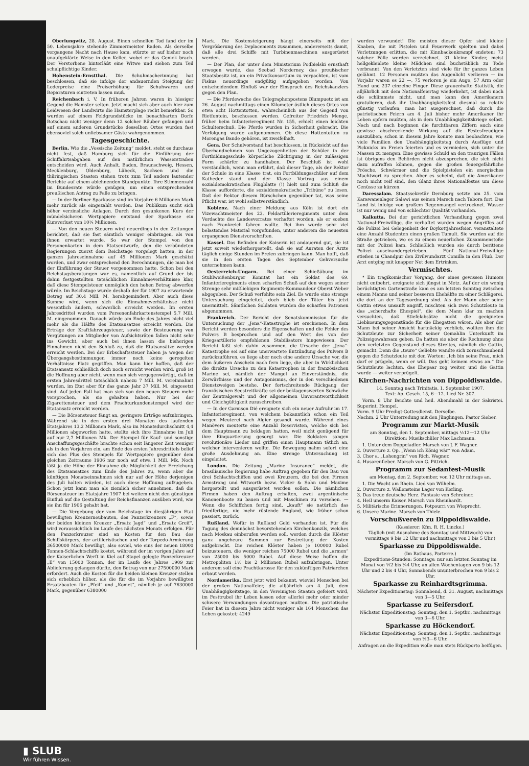Oberlungwitz, 28. August. Einen schnellen Tod fand der im 50. Lebensjahre stehende Zimmermeister Raden. Als derselbe vergangene Nacht nach Hause kam, stürzte er auf bisher noch unaufgeklärte Weise in den Keller, wobei er das Genick brach. Der Verstorbene hinterläßt eine Witwe und sieben zum Teil schulpflichtige Kinder.
Hohenstein-Ernstthal. Die Schuhmacherinnung hat beschlossen, daß sie infolge der andauernden Steigung der Lederpreise eine Preiserhöhung für Schuhwaren und Reparaturen eintreten lassen muß.
Reichenbach i. V. In früheren Jahren waren in hiesiger Gegend die Hamster selten. Jetzt macht sich aber auch hier zum Leidwesen der Landwirte die Hamsterplage recht bemerkbar. So wurden auf einem Feldgrundstücke im benachbarten Dorfe Rotschau nicht weniger denn 12 solcher Räuber gefangen und auf einem anderen Grundstücke desselben Ortes wurden fast ebensoviel solch unliebsamer Gäste wahrgenommen.
Tagesgeschichte.
Berlin. Wie die „Vossische Zeitung“ meldet, steht es durchaus nicht fest, daß Hamburg sich für die Einführung der Schiffahrtsabgaben auf den natürlichen Wasserstraßen entscheiden wird. Auch Anhalt, Baden, Braunschweig, Hessen, Mecklenburg, Oldenburg, Lübeck, Sachsen und die thüringischen Staaten stehen trotz zum Teil anders lautender Berichte auf einem ablehnenden Standpunkte. Ihre Stimmenzahl im Bundesrate würde genügen, um einen entsprechenden preußischen Antrag zu Falle zu bringen.
— In der Berliner Sparkasse sind im Vorjahre 6 Millionen Mark mehr zurück als eingezahlt worden. Das Publikum sucht sich höher verzinsliche Anlagen. Durch den gesunkenen Kurs der mündelsicheren Wertpapiere entstand der Sparkasse ein Kursverlust von 10¼ Millionen.
— Von den neuen Steuern wird neuerdings in den Zeitungen berichtet, daß sie fast sämtlich weniger einbringen, als von ihnen erwartet wurde. So war der Stempel von den Personenkarten in dem Etatsentwurfe, den die verbündeten Regierungen zuerst dem Reichstage vorgelegt hatten, in der ganzen Jahreseinnahme auf 45 Millionen Mark geschätzt worden, und zwar entsprechend den Berechnungen, die man bei der Einführung der Steuer vorgenommen hatte. Schon bei den Reichstagsberatungen war es, namentlich auf Grund der bis dahin festgestellten tatsächlichen Einnahmeverhältnisse klar, daß diese Stempelsteuer unmöglich den hohen Betrag abwerfen würde. Im Reichstage wurde deshalb der für 1907 zu erwartende Betrag auf 30,4 Mill. M. herabgemindert. Aber auch diese Summe wird, wenn sich die Einnahmeverhältnisse nicht wesentlich ändern, schwerlich erreicht werden. Im ersten Jahresdrittel wurden vom Personenfahrkartenstempel 5,7 Mill. M. eingenommen. Danach würde am Ende des Jahres nicht viel mehr als die Hälfte des Etatsansatzes erreicht werden. Die Erträge der Kraftfahrzeugsteuer, sowie der Besteuerung von Vergütungen an Mitglieder von Aufsichtsräten fallen nicht sehr ins Gewicht, aber auch bei ihnen lassen die bisherigen Einnahmen nicht den Schluß zu, daß die Etatsansätze werden erreicht werden. Bei der Erbschaftssteuer haben ja wegen der Übergangsbestimmungen immer noch keine geregelten Verhältnisse Platz gegriffen. Man kann hier hoffen, daß der Etatsansatz schließlich doch noch erreicht werden wird, groß ist die Hoffnung aber nicht, wenn man sich vergegenwärtigt, daß im ersten Jahresdrittel tatsächlich nahezu 7 Mill. M. vereinnahmt wurden, im Etat aber für das ganze Jahr 37 Mill. M. eingesetzt sind. Auf jeden Fall hat man sich von den neuen Steuern mehr versprochen, als sie gehalten haben. Nur bei der Zigarettensteuer und dem Frachturkundenstempel wird der Etatansatz erreicht werden.
— Die Börsensteuer fängt an, geringere Erträge aufzubringen. Während sie in den ersten drei Monaten des laufenden Etatsjahres 13,2 Millionen Mark, also im Monatsdurchschnitt 4,4 Millionen abgeworfen hatte, stellte sich ihre Einnahme im Juli auf nur 2,7 Millionen Mk. Der Stempel für Kauf- und sonstige Anschaffungsgeschäfte brachte schon seit längerer Zeit weniger als in den Vorjahren ein, am Ende des ersten Jahresdrittels belief sich das Plus des Stempels für Wertpapiere gegenüber dem gleichen Zeitraume 1906 nur noch auf etwa 1 Mill. Mk. Noch läßt ja die Höhe der Einnahme die Möglichkeit der Erreichung des Etatsansatzes zum Ende des Jahres zu, wenn aber die künftigen Monatseinnahmen sich nur auf der Höhe derjenigen des Juli halten würden, ist auch diese Hoffnung aufzugeben. Schon jetzt kann man als ziemlich sicher annehmen, daß die Börsensteuer im Etatsjahre 1907 bei weitem nicht den günstigen Einfluß auf die Gestaltung der Reichsfinanzen ausüben wird, wie sie ihn für 1906 gehabt hat.
— Die Vergebung der vom Reichstage im diesjährigen Etat bewilligten Kreuzerneubauten, des Panzerkreuzers „F“, sowie der beiden kleinen Kreuzer „Ersatz Jagd“ und „Ersatz Greif“, wird voraussichtlich im Laufe des nächsten Monats erfolgen. Für den Panzerkreuzer sind an Kosten für den Bau des Schiffskörpers, der artilleristischen und der Torpedo-Armierung 36500000 Mark bewilligt, also soviel, wie eins der neuen 18000 Tonnen-Schlachtschiffe kostet, während der im vorigen Jahre auf der Kaiserlichen Werft in Kiel auf Stapel gelegte Panzerkreuzer „E“ von 15000 Tonnen, der im Laufe des Jahres 1909 zur Ablieferung gelangen dürfte, den Betrag von nur 27500000 Mark erfordert. Auch die Kosten für die beiden kleinen Kreuzer stellen sich erheblich höher, als die für die im Vorjahre bewilligten Ersatzbauten für „Pfeil“ und „Komet“, nämlich je auf 7630000 Mark, gegenüber 6380000
Mark. Die Kostensteigerung hängt einerseits mit der Vergrößerung des Deplacements zusammen, andererseits damit, daß alle drei Schiffe mit Turbinenmaschinen ausgerüstet werden.
— Der Plan, der unter dem Ministerium Podbielski ernsthaft erwogen wurde, das Seebad Norderney, das preußischer Staatsbesitz ist, an ein Privatkonsortium zu verpachten, ist vom Fiskus neuerdings endgültig aufgegeben worden. Von entscheidendem Einfluß war der Einspruch des Reichskanzlers gegen den Plan.
— Die Pferdewache des Telegraphenpostens Blumpuetz ist am 26. August nachmittags einen Kilometer östlich dieses Ortes von etwa acht Hottentotten, wahrscheinlich aus der Gegend von Rietfontein, beschossen worden. Gefreiter Friedrich Menge, früher beim Infanterieregiment Nr. 155, erhielt einen leichten Schulterschuß. Die Pferde wurden in Sicherheit gebracht. Die Verfolgung wurde aufgenommen. Ob diese Hottentotten zu Morengas Bande gehören, ist zweifelhaft.
Gera. Der Schulvorstand hat beschlossen, in Rücksicht auf das Überhandnehmen von Ungezogenheiten der Schüler in der Fortbildungsschule körperliche Züchtigung in der zulässigen Form schärfer zu handhaben. Der Beschluß ist wohl verständlich, wenn man erfährt, daß dieser Tage, als der Rektor der Schule in eine Klasse trat, ein Fortbildungsschüler auf dem Katheder stand und der Klasse Vortrag aus einem sozialdemokratischen Flugblatte (!) hielt und zum Schluß die Klasse aufforderte, die sozialdemokratische „Tribüne“ zu lesen. Daß der Rektor diesem Bürschchen gegenüber tat, was seine Pflicht war, ist wohl selbstverständlich.
Koblenz. Nach einer Meldung aus Köln ist dort ein Vizewachtmeister des 23. Feldartillerieregiments unter dem Verdachte des Landesverrates verhaftet worden, als er soeben nach Frankreich fahren wollte. Bei ihm wurde sehr viel belastendes Material vorgefunden, unter anderem die neuesten ergangenen Dienstvorschriften.
Kassel. Das Befinden der Kaiserin ist andauernd gut, sie ist jetzt soweit wiederhergestellt, daß sie auf Anraten der Ärzte täglich einige Stunden im Freien zubringen kann. Man hofft, daß sie in den ersten Tagen des September Gehversuche unternehmen kann.
Oesterreich-Ungarn. Bei einer Schießübung im Stuhlweißenburger Komitat hat ein Soldat des 69. Infanterieregiments einen scharfen Schuß auf den wegen seiner Strenge sehr mißliebigen Regiments-Kommandeur Oberst Weber abgegeben. Der Schuß verfehlte sein Ziel. Es wurde eine strenge Untersuchung eingeleitet, doch blieb der Täter bis jetzt unermittelt. Sämtlichen Soldaten wurden die scharfen Patronen abgenommen.
Frankreich. Der Bericht der Senatskommission für die Untersuchung der „Jena“-Katastrophe ist erschienen. In dem Bericht werden besonders die Eigenschaften und die Fehler des Pulvers B besprochen und auf den Wert des von der Kriegsartillerie empfohlenen Stabilisators hingewiesen. Der Bericht faßt sich dahin zusammen, die Ursache der „Jena“-Katastrophe sei auf eine unerwartete Entzündung des Pulvers B zurückzuführen, es liege aber noch eine andere Ursache vor, die dem äußeren Anschein nach fern liege, die aber in Wirklichkeit die direkte Ursache zu den Katastrophen in der französischen Marine sei, nämlich der Mangel an Einverständnis, die Zerwürfnisse und der Antagonismus, der in den verschiedenen Dienstzweigen bestehe. Der fortschreitende Rückgang der französischen Seestreitkräfte sei der beklagenswerten Schwäche der Zentralgewalt und der allgemeinen Unverantwortlichkeit und Gleichgültigkeit zuzuschreiben.
— In der Garnison Dié ereignete sich ein neuer Aufruhr im 17. Infanterieregiment, von welchem bekanntlich schon ein Teil wegen Meuterei nach Algier gesandt wurde. Während eines Manövers meuterte eine Anzahl Reservisten, welche sich bei dem Hauptmann zu beklagen hatten, weil nicht genügend für ihre Einquartierung gesorgt war. Die Soldaten sangen revolutionäre Lieder und griffen einen Hauptmann tätlich an, welcher intervenieren wollte. Die Bewegung nahm sofort eine große Ausdehnung an. Eine strenge Untersuchung ist eingeleitet.
London. Die Zeitung „Marine Insurance“ meldet, die brasilianische Regierung habe Auftrag gegeben für den Bau von drei Schlachtschiffen und zwei Kreuzern, die bei den Firmen Armstrong und Witworth bezw. Vicker & Sohn und Maxime hergestellt und ausgerüstet werden sollen. Die nämlichen Firmen haben den Auftrag erhalten, zwei argentinische Kanonenboote zu bauen und mit Maschinen zu versehen. — Wenn die Schiffchen fertig sind, „kauft“ sie natürlich das friedfertige, nie mehr rüstende England, wie früher schon passiert, zurück.
Rußland. Wofür in Rußland Geld vorhanden ist. Für die Tagung des demnächst bevorstehenden Kirchenkonzils, welches nach Moskau einberufen werden soll, werden durch die Klöster ganz ungeheure Summen zur Bestreitung der Kosten aufgebracht. Die reichen Klöster haben je 100000 Rubel beizusteuern, die weniger reichen 75000 Rubel und die „armen“ von 25000 bis 5000 Rubel. Auf diese Weise hoffen die Metropoliten 1½ bis 2 Millionen Rubel aufzubringen. Unter anderem soll eine Prachtkarosse für den zukünftigen Patriarchen erbaut werden.
Nordamerika. Erst jetzt wird bekannt, wieviel Menschen bei der großen Nationalfeier, die alljährlich am 4. Juli, dem Unabhängigkeitstage, in den Vereinigten Staaten gefeiert wird, im Festtrubel ihr Leben lassen oder allerlei mehr oder minder schwere Verwundungen davontragen mußten. Die patriotische Feier hat in diesem Jahre nicht weniger als 164 Menschen das Leben gekostet; 4249
wurden verwundet! Die meisten dieser Opfer sind kleine Knaben, die mit Pistolen und Feuerwerk spielten und dabei Verletzungen erlitten, die mit Kinnbackenkrampf endeten; 73 solcher Fälle werden verzeichnet. 31 kleine Kinder, meist hellgekleidete kleine Mädchen sind buchstäblich zu Tode verbrannt. Von den Verletzten sind viele für ihr ganzes Leben gelähmt. 12 Personen mußten das Augenlicht verlieren — im Vorjahr waren es 22 —, 75 verloren je ein Auge, 57 Arm oder Hand und 237 einzelne Finger. Diese grauenhafte Statistik, die alljährlich mit dem Nationalfeiertag wiederkehrt, ist dabei noch die schlimmste nicht, und man kann den Amerikanern gratulieren, daß ihr Unabhängigkeitsfest diesmal so relativ günstig verlaufen; man hat ausgerechnet, daß durch die patriotischen Feiern am 4. Juli bisher mehr Amerikaner ihr Leben opfern mußten, als in dem Unabhängigkeitskriege selbst. Nach und nach beginnen die furchtbaren Ziffern auch eine gewisse abschreckende Wirkung auf die Festesfreudigen auszuüben; schon in diesem Jahre konnte man beobachten, wie viele Familien den Unabhängigkeitstag durch Ausflüge und Picknicks im Freien feierten und es vermieden, sich unter die Massen zu mengen. Eine gewisse Schuld an den traurigen Fällen ist übrigens den Behörden nicht abzusprechen, die sich nicht dazu aufraffen können, gegen die großen feuergefährliche Frösche, Schwärmer und die Spielpistolen ein energisches Machtwort zu sprechen. Aber es scheint, daß die Amerikaner noch nicht reif sind, den Glanz ihres Nationalfestes um diese Genüsse zu kürzen.
Daressalam. Staatssekretär Dernburg setzte am 25. vom Karawanenlager Salawi aus seinen Marsch nach Tabora fort. Das Land ist infolge von großem Regenmangel vertrocknet. Wasser ist nur wenig und von schlechter Qualität vorhanden.
Kalkutta. Bei der gerichtlichen Verhandlung gegen zwei National-Freiwillige, die verhaftet wurden wegen Angriffes auf die Polizei bei Gelegenheit der Boykottjahresfeier, veranstaltete eine Anzahl Studenten einen großen Tumult. Sie wurden auf die Straße getrieben, wo es zu einem neuerlichen Zusammenstoße mit der Polizei kam. Schließlich wurden sie durch berittene Polizei auseinandergetrieben. — Fünf National-Freiwillige stießen in Chandpur den Zivilwundarzt Comilla in den Fluß. Der Arzt entging mit knapper Not dem Ertrinken.
Vermischtes.
* Ein tragikomischer Vorgang, der eines gewissen Humors nicht entbehrt, ereignete sich jüngst in Metz. Auf der ein wenig berüchtigten Gartenstraße kam es am letzten Sonntag zwischen einem Manne und seiner besseren Ehehälfte zu einer Schlägerei, die dort an der Tagesordnung sind. Als der Mann aber seine Gattin etwas unsanft angriff, mischten sich zwei Schutzleute in das „scherzhafte Ehespiel“, die dem Mann klar zu machen versuchten, daß Stiefelabsätze nicht die geeigneten Liebkosungsgegenstände für die Ehegatten wären. Als aber der Mann bei seiner Ansicht hartnäckig verblieb, wollten ihm die Schutzleute zur Sicherheit seiner Gemahlin Unterkunft im Polizeigewahrsam geben. Da hatten sie aber die Rechnung ohne den verletzten Gegenstand dieses Streites, nämlich die Gattin, gemacht. Denn die „teure“ Geliebte wandte sich zornschnaubend gegen die Schutzleute mit den Worten: „Ich bin seine Frau, mich darf er prügeln, wenn er will. Das geht keinem etwas an.“ Die Schutzleute lachten, das Ehepaar zog weiter, und die Gattin wurde — weiter verprügelt.
Kirchen-Nachrichten von Dippoldiswalde.
14. Sonntag nach Trinitatis, 1. September 1907.
Text: Ap.-Gesch. 15, 6—12. Lied Nr. 307.
Vorm. 8 Uhr Beichte und heil. Abendmahl in der Sakristei. Superint. Hempel.
Vorm. 9 Uhr Predigt-Gottesdienst. Derselbe.
Nachm. 2 Uhr Unterredung mit den Jünglingen. Pastor Sieber.
Programm zur Markt-Musik
am Sonntag, den 1. September, mittags ½12—12 Uhr.
Direktion: Musikschüler Max Lachmann.
1. Unter dem Doppeladler. Marsch von J. F. Wagner.
2. Ouverture z. Op. „Wenn ich König wär“ von Adam.
3. Chor a. „Lohengrin“ von Rich. Wagner.
4. Husarenfieber. Marsch von G. Pittrich.
Programm zur Sedanfest-Musik
am Montag, den 2. September, von 12 Uhr mittags an.
1. Die Wacht am Rhein. Lied von Wilhelm.
2. Ouverture z. Wallensteins Lager von Kerling.
3. Das treue deutsche Herz. Fantasie von Schreiner.
4. Heil unserm Kaiser. Marsch von Rheinhardt.
5. Militärische Erinnerungen. Potpourri von Wieprecht.
6. Unsere Marine. Marsch von Thiele.
Vorschußverein zu Dippoldiswalde.
(Kassierer: Kfm. R. H. Lincke.)
Täglich (mit Ausnahme des Sonntag und Mittwoch) von vormittags 9 bis 12 Uhr und nachmittags von 3 bis 5 Uhr.)
Sparkasse zu Dippoldiswalde.
(Im Rathaus, Parterre.)
Expeditions-Stunden: Sonntags: nur am letzten Sonntag im Monat von ½2 bis ¼4 Uhr, an allen Wochentagen von 9 bis 12 Uhr und 2 bis 4 Uhr, Sonnabends ununterbrochen von 9 bis 2 Uhr.
Sparkasse zu Reinhardtsgrimma.
Nächster Expeditionstag: Sonnabend, d. 31. August, nachmittags von 3—5 Uhr.
Sparkasse zu Seifersdorf.
Nächster Expeditionstag: Sonntag, den 1. Septbr., nachmittags von 3—6 Uhr.
Sparkasse zu Höckendorf.
Nächster Expeditionstag: Sonntag, den 1. Septbr., nachmittags von ½3—6 Uhr.
Anfragen an die Expedition wolle man stets Rückporto beifügen.
▮ SLUB
Wir führen Wissen.